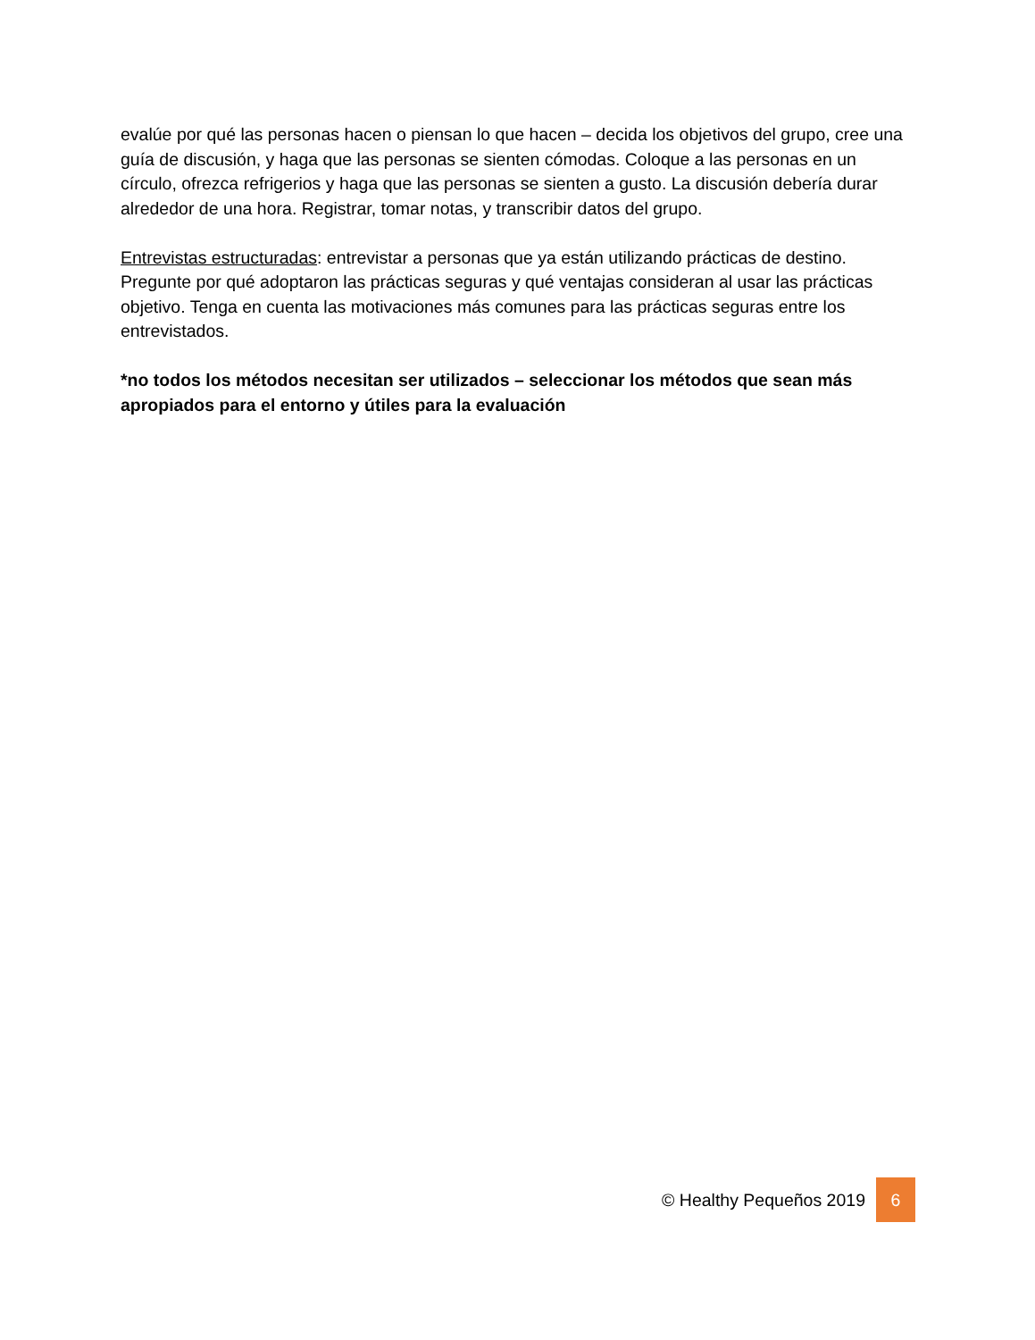evalúe por qué las personas hacen o piensan lo que hacen – decida los objetivos del grupo, cree una guía de discusión, y haga que las personas se sienten cómodas. Coloque a las personas en un círculo, ofrezca refrigerios y haga que las personas se sienten a gusto. La discusión debería durar alrededor de una hora. Registrar, tomar notas, y transcribir datos del grupo.
Entrevistas estructuradas: entrevistar a personas que ya están utilizando prácticas de destino. Pregunte por qué adoptaron las prácticas seguras y qué ventajas consideran al usar las prácticas objetivo. Tenga en cuenta las motivaciones más comunes para las prácticas seguras entre los entrevistados.
*no todos los métodos necesitan ser utilizados – seleccionar los métodos que sean más apropiados para el entorno y útiles para la evaluación
© Healthy Pequeños 2019 6